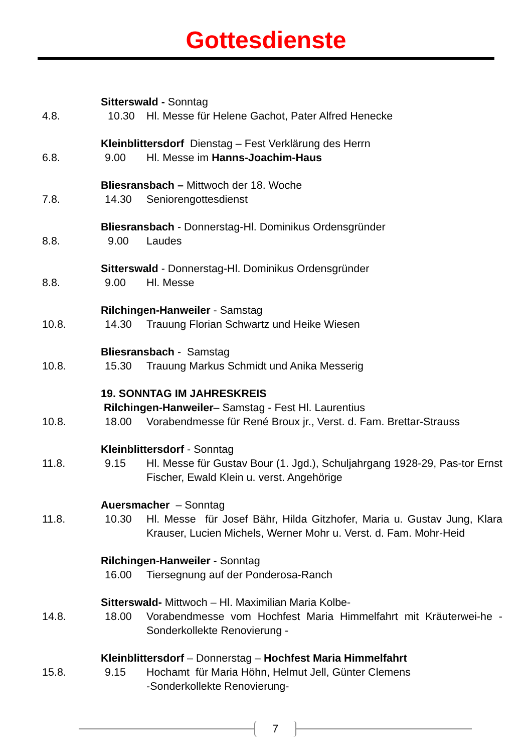Gottesdienste
Sitterswald - Sonntag
4.8. 10.30 Hl. Messe für Helene Gachot, Pater Alfred Henecke
Kleinblittersdorf Dienstag – Fest Verklärung des Herrn
6.8. 9.00 Hl. Messe im Hanns-Joachim-Haus
Bliesransbach – Mittwoch der 18. Woche
7.8. 14.30 Seniorengottesdienst
Bliesransbach - Donnerstag-Hl. Dominikus Ordensgründer
8.8. 9.00 Laudes
Sitterswald - Donnerstag-Hl. Dominikus Ordensgründer
8.8. 9.00 Hl. Messe
Rilchingen-Hanweiler - Samstag
10.8. 14.30 Trauung Florian Schwartz und Heike Wiesen
Bliesransbach - Samstag
10.8. 15.30 Trauung Markus Schmidt und Anika Messerig
19. SONNTAG IM JAHRESKREIS
Rilchingen-Hanweiler– Samstag - Fest Hl. Laurentius
10.8. 18.00 Vorabendmesse für René Broux jr., Verst. d. Fam. Brettar-Strauss
Kleinblittersdorf - Sonntag
11.8. 9.15 Hl. Messe für Gustav Bour (1. Jgd.), Schuljahrgang 1928-29, Pas-tor Ernst Fischer, Ewald Klein u. verst. Angehörige
Auersmacher – Sonntag
11.8. 10.30 Hl. Messe für Josef Bähr, Hilda Gitzhofer, Maria u. Gustav Jung, Klara Krauser, Lucien Michels, Werner Mohr u. Verst. d. Fam. Mohr-Heid
Rilchingen-Hanweiler - Sonntag
16.00 Tiersegnung auf der Ponderosa-Ranch
Sitterswald- Mittwoch – Hl. Maximilian Maria Kolbe-
14.8. 18.00 Vorabendmesse vom Hochfest Maria Himmelfahrt mit Kräuterwei-he - Sonderkollekte Renovierung -
Kleinblittersdorf – Donnerstag – Hochfest Maria Himmelfahrt
15.8. 9.15 Hochamt für Maria Höhn, Helmut Jell, Günter Clemens
-Sonderkollekte Renovierung-
7